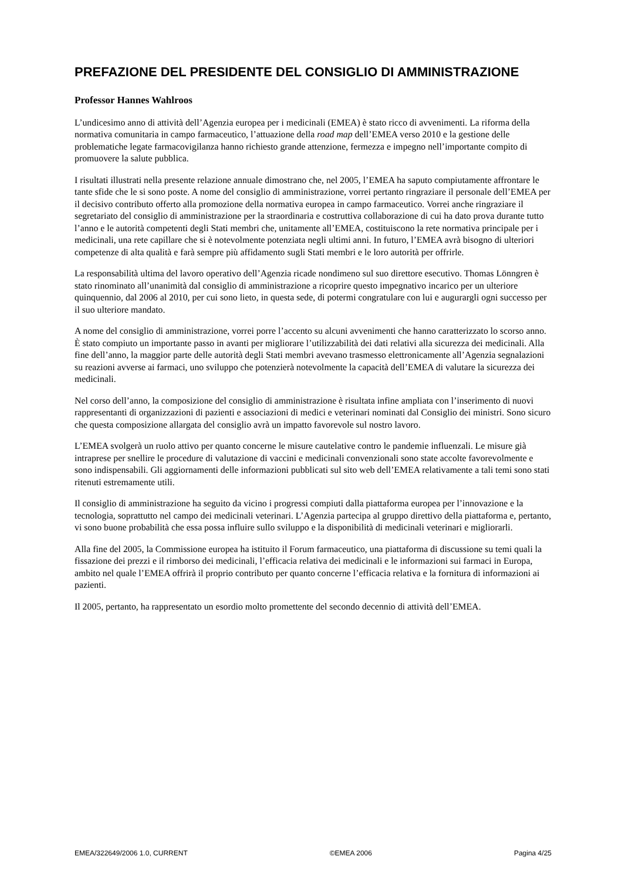PREFAZIONE DEL PRESIDENTE DEL CONSIGLIO DI AMMINISTRAZIONE
Professor Hannes Wahlroos
L’undicesimo anno di attività dell’Agenzia europea per i medicinali (EMEA) è stato ricco di avvenimenti. La riforma della normativa comunitaria in campo farmaceutico, l’attuazione della road map dell’EMEA verso 2010 e la gestione delle problematiche legate farmacovigilanza hanno richiesto grande attenzione, fermezza e impegno nell’importante compito di promuovere la salute pubblica.
I risultati illustrati nella presente relazione annuale dimostrano che, nel 2005, l’EMEA ha saputo compiutamente affrontare le tante sfide che le si sono poste. A nome del consiglio di amministrazione, vorrei pertanto ringraziare il personale dell’EMEA per il decisivo contributo offerto alla promozione della normativa europea in campo farmaceutico. Vorrei anche ringraziare il segretariato del consiglio di amministrazione per la straordinaria e costruttiva collaborazione di cui ha dato prova durante tutto l’anno e le autorità competenti degli Stati membri che, unitamente all’EMEA, costituiscono la rete normativa principale per i medicinali, una rete capillare che si è notevolmente potenziata negli ultimi anni. In futuro, l’EMEA avrà bisogno di ulteriori competenze di alta qualità e farà sempre più affidamento sugli Stati membri e le loro autorità per offrirle.
La responsabilità ultima del lavoro operativo dell’Agenzia ricade nondimeno sul suo direttore esecutivo. Thomas Lönngren è stato rinominato all’unanimità dal consiglio di amministrazione a ricoprire questo impegnativo incarico per un ulteriore quinquennio, dal 2006 al 2010, per cui sono lieto, in questa sede, di potermi congratulare con lui e augurargli ogni successo per il suo ulteriore mandato.
A nome del consiglio di amministrazione, vorrei porre l’accento su alcuni avvenimenti che hanno caratterizzato lo scorso anno. È stato compiuto un importante passo in avanti per migliorare l’utilizzabilità dei dati relativi alla sicurezza dei medicinali. Alla fine dell’anno, la maggior parte delle autorità degli Stati membri avevano trasmesso elettronicamente all’Agenzia segnalazioni su reazioni avverse ai farmaci, uno sviluppo che potenzierà notevolmente la capacità dell’EMEA di valutare la sicurezza dei medicinali.
Nel corso dell’anno, la composizione del consiglio di amministrazione è risultata infine ampliata con l’inserimento di nuovi rappresentanti di organizzazioni di pazienti e associazioni di medici e veterinari nominati dal Consiglio dei ministri. Sono sicuro che questa composizione allargata del consiglio avrà un impatto favorevole sul nostro lavoro.
L’EMEA svolgerà un ruolo attivo per quanto concerne le misure cautelative contro le pandemie influenzali. Le misure già intraprese per snellire le procedure di valutazione di vaccini e medicinali convenzionali sono state accolte favorevolmente e sono indispensabili. Gli aggiornamenti delle informazioni pubblicati sul sito web dell’EMEA relativamente a tali temi sono stati ritenuti estremamente utili.
Il consiglio di amministrazione ha seguito da vicino i progressi compiuti dalla piattaforma europea per l’innovazione e la tecnologia, soprattutto nel campo dei medicinali veterinari. L’Agenzia partecipa al gruppo direttivo della piattaforma e, pertanto, vi sono buone probabilità che essa possa influire sullo sviluppo e la disponibilità di medicinali veterinari e migliorarli.
Alla fine del 2005, la Commissione europea ha istituito il Forum farmaceutico, una piattaforma di discussione su temi quali la fissazione dei prezzi e il rimborso dei medicinali, l’efficacia relativa dei medicinali e le informazioni sui farmaci in Europa, ambito nel quale l’EMEA offrirà il proprio contributo per quanto concerne l’efficacia relativa e la fornitura di informazioni ai pazienti.
Il 2005, pertanto, ha rappresentato un esordio molto promettente del secondo decennio di attività dell’EMEA.
EMEA/322649/2006 1.0, CURRENT ©EMEA 2006 Pagina 4/25